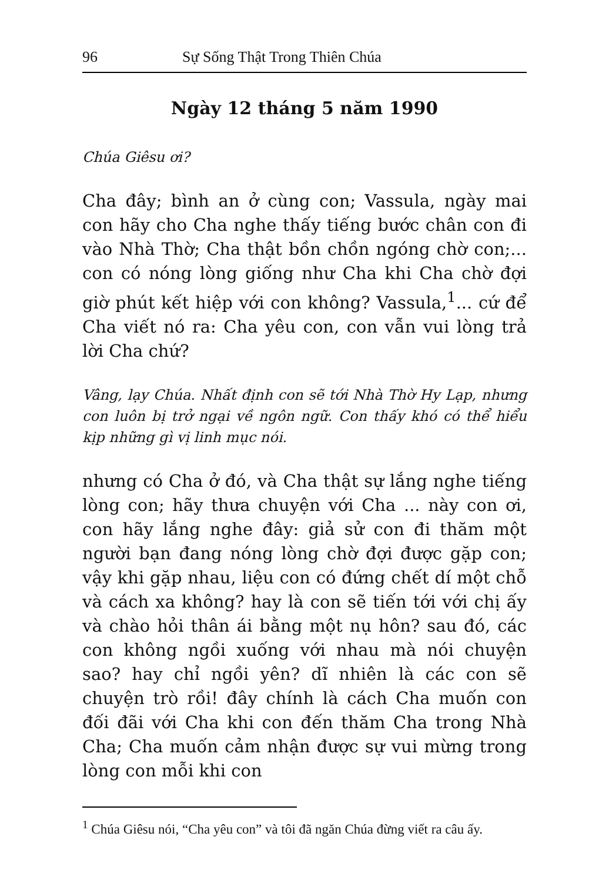96 Sự Sống Thật Trong Thiên Chúa
Ngày 12 tháng 5 năm 1990
Chúa Giêsu ơi?
Cha đây; bình an ở cùng con; Vassula, ngày mai con hãy cho Cha nghe thấy tiếng bước chân con đi vào Nhà Thờ; Cha thật bồn chồn ngóng chờ con;... con có nóng lòng giống như Cha khi Cha chờ đợi giờ phút kết hiệp với con không? Vassula,<sup>1</sup>... cứ để Cha viết nó ra: Cha yêu con, con vẫn vui lòng trả lời Cha chứ?
Vâng, lạy Chúa. Nhất định con sẽ tới Nhà Thờ Hy Lạp, nhưng con luôn bị trở ngại về ngôn ngữ. Con thấy khó có thể hiểu kịp những gì vị linh mục nói.
nhưng có Cha ở đó, và Cha thật sự lắng nghe tiếng lòng con; hãy thưa chuyện với Cha ... này con ơi, con hãy lắng nghe đây: giả sử con đi thăm một người bạn đang nóng lòng chờ đợi được gặp con; vậy khi gặp nhau, liệu con có đứng chết dí một chỗ và cách xa không? hay là con sẽ tiến tới với chị ấy và chào hỏi thân ái bằng một nụ hôn? sau đó, các con không ngồi xuống với nhau mà nói chuyện sao? hay chỉ ngồi yên? dĩ nhiên là các con sẽ chuyện trò rồi! đây chính là cách Cha muốn con đối đãi với Cha khi con đến thăm Cha trong Nhà Cha; Cha muốn cảm nhận được sự vui mừng trong lòng con mỗi khi con
<sup>1</sup> Chúa Giêsu nói, “Cha yêu con” và tôi đã ngăn Chúa đừng viết ra câu ấy.